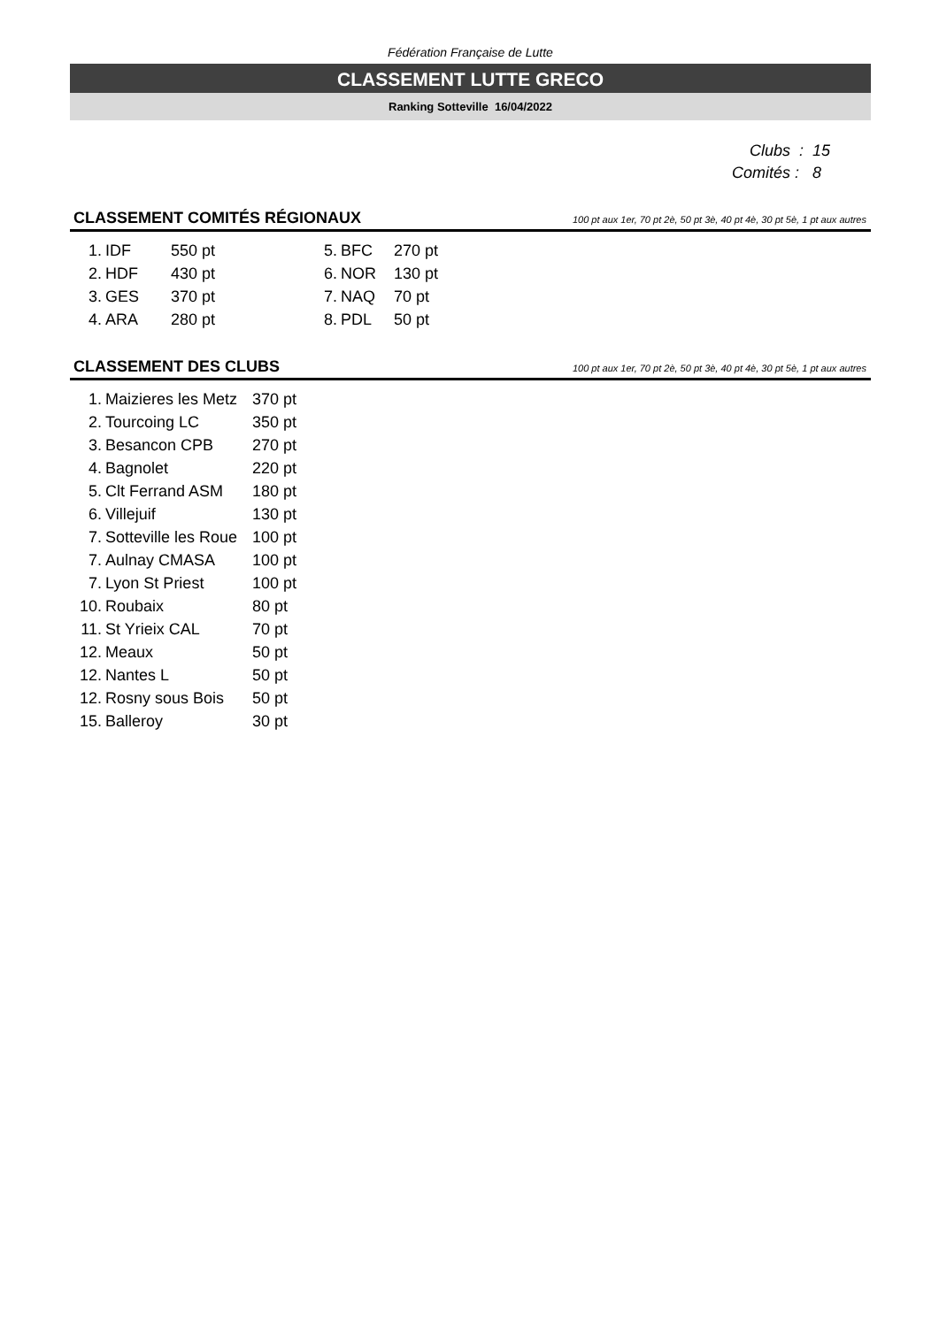Fédération Française de Lutte
CLASSEMENT LUTTE GRECO
Ranking Sotteville 16/04/2022
Clubs : 15
Comités : 8
CLASSEMENT COMITÉS RÉGIONAUX
100 pt aux 1er, 70 pt 2è, 50 pt 3è, 40 pt 4è, 30 pt 5è, 1 pt aux autres
| 1. | IDF | 550 pt | 5. | BFC | 270 pt |
| 2. | HDF | 430 pt | 6. | NOR | 130 pt |
| 3. | GES | 370 pt | 7. | NAQ | 70 pt |
| 4. | ARA | 280 pt | 8. | PDL | 50 pt |
CLASSEMENT DES CLUBS
100 pt aux 1er, 70 pt 2è, 50 pt 3è, 40 pt 4è, 30 pt 5è, 1 pt aux autres
| 1. | Maizieres les Metz | 370 pt |
| 2. | Tourcoing LC | 350 pt |
| 3. | Besancon CPB | 270 pt |
| 4. | Bagnolet | 220 pt |
| 5. | Clt Ferrand ASM | 180 pt |
| 6. | Villejuif | 130 pt |
| 7. | Sotteville les Roue | 100 pt |
| 7. | Aulnay CMASA | 100 pt |
| 7. | Lyon St Priest | 100 pt |
| 10. | Roubaix | 80 pt |
| 11. | St Yrieix CAL | 70 pt |
| 12. | Meaux | 50 pt |
| 12. | Nantes L | 50 pt |
| 12. | Rosny sous Bois | 50 pt |
| 15. | Balleroy | 30 pt |